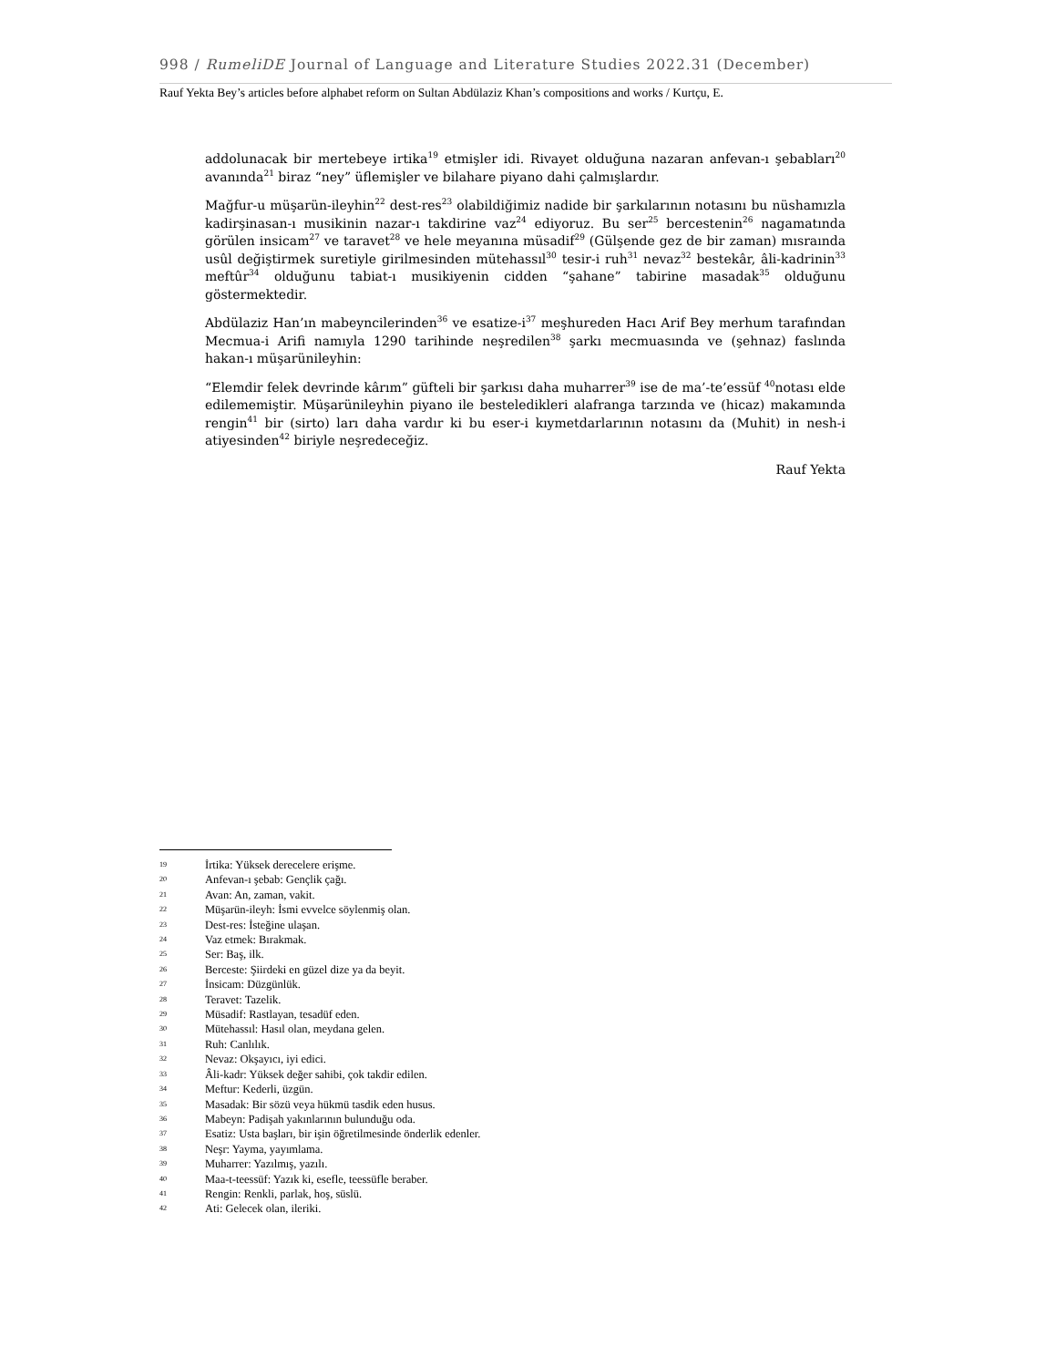998 / RumeliDE Journal of Language and Literature Studies 2022.31 (December)
Rauf Yekta Bey’s articles before alphabet reform on Sultan Abdülaziz Khan’s compositions and works / Kurtçu, E.
addolunacak bir mertebeye irtika<sup>19</sup> etmişler idi. Rivayet olduğuna nazaran anfevan-ı şebabları<sup>20</sup> avanında<sup>21</sup> biraz “ney” üflemişler ve bilahare piyano dahi çalmışlardır.
Mağfur-u müşarün-ileyhin<sup>22</sup> dest-res<sup>23</sup> olabildiğimiz nadide bir şarkılarının notasını bu nüshamızla kadirşinasan-ı musikinin nazar-ı takdirine vaz<sup>24</sup> ediyoruz. Bu ser<sup>25</sup> bercestenin<sup>26</sup> nagamatında görülen insicam<sup>27</sup> ve taravet<sup>28</sup> ve hele meyanına müsadif<sup>29</sup> (Gülşende gez de bir zaman) mısraında usûl değiştirmek suretiyle girilmesinden mütehassıl<sup>30</sup> tesir-i ruh<sup>31</sup> nevaz<sup>32</sup> bestekâr, âli-kadrinin<sup>33</sup> meftûr<sup>34</sup> olduğunu tabiat-ı musikiyenin cidden “şahane” tabirine masadak<sup>35</sup> olduğunu göstermektedir.
Abdülaziz Han’ın mabeyncilerinden<sup>36</sup> ve esatize-i<sup>37</sup> meşhureden Hacı Arif Bey merhum tarafından Mecmua-i Arifi namıyla 1290 tarihinde neşredilen<sup>38</sup> şarkı mecmuasında ve (şehnaz) faslında hakan-ı müşarünileyhin:
“Elemdir felek devrinde kârım” güfteli bir şarkısı daha muharrer<sup>39</sup> ise de ma’-te’essüf <sup>40</sup>notası elde edilememiştir. Müşarünileyhin piyano ile besteledikleri alafranga tarzında ve (hicaz) makamında rengin<sup>41</sup> bir (sirto) ları daha vardır ki bu eser-i kıymetdarlarının notasını da (Muhit) in nesh-i atiyesinden<sup>42</sup> biriyle neşredeceğiz.
Rauf Yekta
19 İrtika: Yüksek derecelere erişme.
20 Anfevan-ı şebab: Gençlik çağı.
21 Avan: An, zaman, vakit.
22 Müşarün-ileyh: İsmi evvelce söylenmiş olan.
23 Dest-res: İsteğine ulaşan.
24 Vaz etmek: Bırakmak.
25 Ser: Baş, ilk.
26 Berceste: Şiirdeki en güzel dize ya da beyit.
27 İnsicam: Düzgünlük.
28 Teravet: Tazelik.
29 Müsadif: Rastlayan, tesadüf eden.
30 Mütehassıl: Hasıl olan, meydana gelen.
31 Ruh: Canlılık.
32 Nevaz: Okşayıcı, iyi edici.
33 Âli-kadr: Yüksek değer sahibi, çok takdir edilen.
34 Meftur: Kederli, üzgün.
35 Masadak: Bir sözü veya hükmü tasdik eden husus.
36 Mabeyn: Padişah yakınlarının bulunduğu oda.
37 Esatiz: Usta başları, bir işin öğretilmesinde önderlik edenler.
38 Neşr: Yayma, yayımlama.
39 Muharrer: Yazılmış, yazılı.
40 Maa-t-teessüf: Yazık ki, esefle, teessüfle beraber.
41 Rengin: Renkli, parlak, hoş, süslü.
42 Ati: Gelecek olan, ileriki.